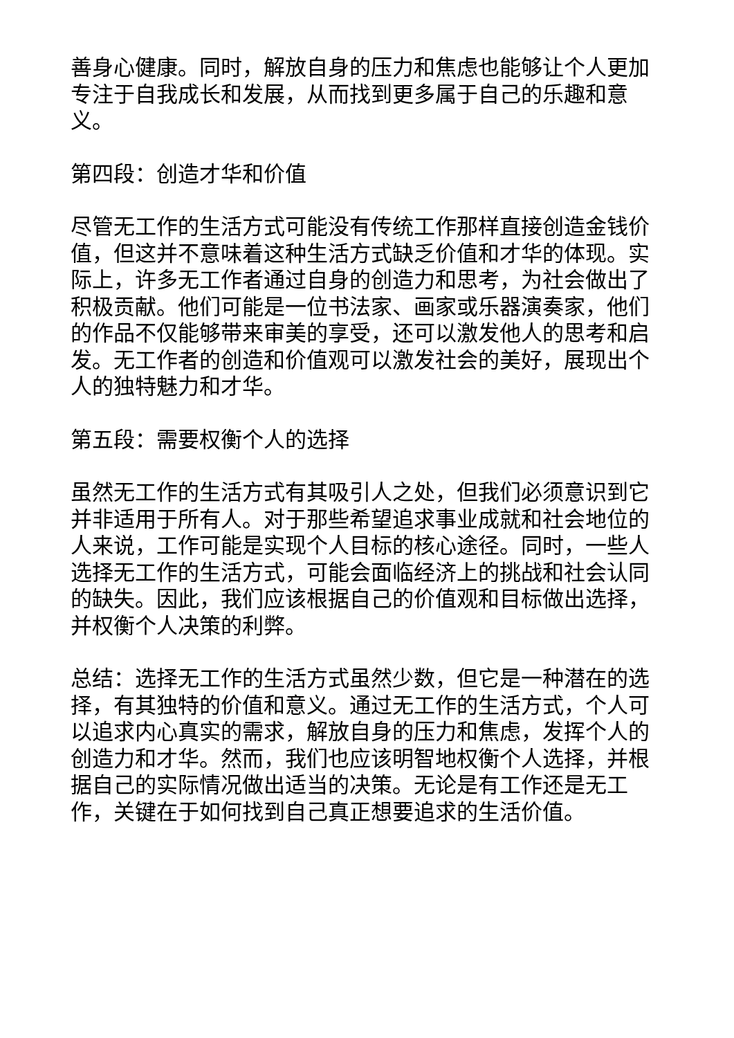善身心健康。同时，解放自身的压力和焦虑也能够让个人更加专注于自我成长和发展，从而找到更多属于自己的乐趣和意义。
第四段：创造才华和价值
尽管无工作的生活方式可能没有传统工作那样直接创造金钱价值，但这并不意味着这种生活方式缺乏价值和才华的体现。实际上，许多无工作者通过自身的创造力和思考，为社会做出了积极贡献。他们可能是一位书法家、画家或乐器演奏家，他们的作品不仅能够带来审美的享受，还可以激发他人的思考和启发。无工作者的创造和价值观可以激发社会的美好，展现出个人的独特魅力和才华。
第五段：需要权衡个人的选择
虽然无工作的生活方式有其吸引人之处，但我们必须意识到它并非适用于所有人。对于那些希望追求事业成就和社会地位的人来说，工作可能是实现个人目标的核心途径。同时，一些人选择无工作的生活方式，可能会面临经济上的挑战和社会认同的缺失。因此，我们应该根据自己的价值观和目标做出选择，并权衡个人决策的利弊。
总结：选择无工作的生活方式虽然少数，但它是一种潜在的选择，有其独特的价值和意义。通过无工作的生活方式，个人可以追求内心真实的需求，解放自身的压力和焦虑，发挥个人的创造力和才华。然而，我们也应该明智地权衡个人选择，并根据自己的实际情况做出适当的决策。无论是有工作还是无工作，关键在于如何找到自己真正想要追求的生活价值。